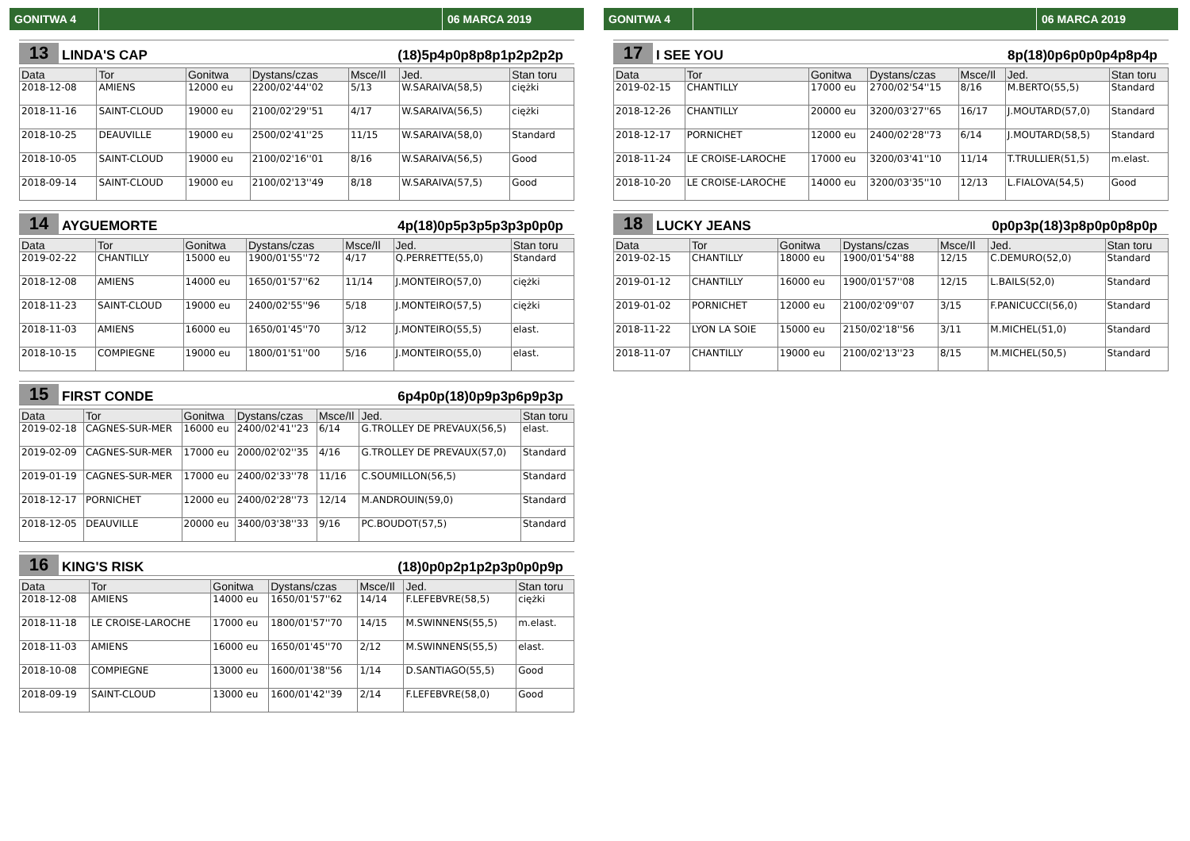GONITWA 4 06 MARCA 2019
13 LINDA'S CAP (18)5p4p0p8p8p1p2p2p2p
| Data | Tor | Gonitwa | Dystans/czas | Msce/Il | Jed. | Stan toru |
| --- | --- | --- | --- | --- | --- | --- |
| 2018-12-08 | AMIENS | 12000 eu | 2200/02'44''02 | 5/13 | W.SARAIVA(58,5) | ciężki |
| 2018-11-16 | SAINT-CLOUD | 19000 eu | 2100/02'29''51 | 4/17 | W.SARAIVA(56,5) | ciężki |
| 2018-10-25 | DEAUVILLE | 19000 eu | 2500/02'41''25 | 11/15 | W.SARAIVA(58,0) | Standard |
| 2018-10-05 | SAINT-CLOUD | 19000 eu | 2100/02'16''01 | 8/16 | W.SARAIVA(56,5) | Good |
| 2018-09-14 | SAINT-CLOUD | 19000 eu | 2100/02'13''49 | 8/18 | W.SARAIVA(57,5) | Good |
14 AYGUEMORTE 4p(18)0p5p3p5p3p3p0p0p
| Data | Tor | Gonitwa | Dystans/czas | Msce/Il | Jed. | Stan toru |
| --- | --- | --- | --- | --- | --- | --- |
| 2019-02-22 | CHANTILLY | 15000 eu | 1900/01'55''72 | 4/17 | Q.PERRETTE(55,0) | Standard |
| 2018-12-08 | AMIENS | 14000 eu | 1650/01'57''62 | 11/14 | J.MONTEIRO(57,0) | ciężki |
| 2018-11-23 | SAINT-CLOUD | 19000 eu | 2400/02'55''96 | 5/18 | J.MONTEIRO(57,5) | ciężki |
| 2018-11-03 | AMIENS | 16000 eu | 1650/01'45''70 | 3/12 | J.MONTEIRO(55,5) | elast. |
| 2018-10-15 | COMPIEGNE | 19000 eu | 1800/01'51''00 | 5/16 | J.MONTEIRO(55,0) | elast. |
15 FIRST CONDE 6p4p0p(18)0p9p3p6p9p3p
| Data | Tor | Gonitwa | Dystans/czas | Msce/Il | Jed. | Stan toru |
| --- | --- | --- | --- | --- | --- | --- |
| 2019-02-18 | CAGNES-SUR-MER | 16000 eu | 2400/02'41''23 | 6/14 | G.TROLLEY DE PREVAUX(56,5) | elast. |
| 2019-02-09 | CAGNES-SUR-MER | 17000 eu | 2000/02'02''35 | 4/16 | G.TROLLEY DE PREVAUX(57,0) | Standard |
| 2019-01-19 | CAGNES-SUR-MER | 17000 eu | 2400/02'33''78 | 11/16 | C.SOUMILLON(56,5) | Standard |
| 2018-12-17 | PORNICHET | 12000 eu | 2400/02'28''73 | 12/14 | M.ANDROUIN(59,0) | Standard |
| 2018-12-05 | DEAUVILLE | 20000 eu | 3400/03'38''33 | 9/16 | PC.BOUDOT(57,5) | Standard |
16 KING'S RISK (18)0p0p2p1p2p3p0p0p9p
| Data | Tor | Gonitwa | Dystans/czas | Msce/Il | Jed. | Stan toru |
| --- | --- | --- | --- | --- | --- | --- |
| 2018-12-08 | AMIENS | 14000 eu | 1650/01'57''62 | 14/14 | F.LEFEBVRE(58,5) | ciężki |
| 2018-11-18 | LE CROISE-LAROCHE | 17000 eu | 1800/01'57''70 | 14/15 | M.SWINNENS(55,5) | m.elast. |
| 2018-11-03 | AMIENS | 16000 eu | 1650/01'45''70 | 2/12 | M.SWINNENS(55,5) | elast. |
| 2018-10-08 | COMPIEGNE | 13000 eu | 1600/01'38''56 | 1/14 | D.SANTIAGO(55,5) | Good |
| 2018-09-19 | SAINT-CLOUD | 13000 eu | 1600/01'42''39 | 2/14 | F.LEFEBVRE(58,0) | Good |
GONITWA 4 06 MARCA 2019
17 I SEE YOU 8p(18)0p6p0p0p4p8p4p
| Data | Tor | Gonitwa | Dystans/czas | Msce/Il | Jed. | Stan toru |
| --- | --- | --- | --- | --- | --- | --- |
| 2019-02-15 | CHANTILLY | 17000 eu | 2700/02'54''15 | 8/16 | M.BERTO(55,5) | Standard |
| 2018-12-26 | CHANTILLY | 20000 eu | 3200/03'27''65 | 16/17 | J.MOUTARD(57,0) | Standard |
| 2018-12-17 | PORNICHET | 12000 eu | 2400/02'28''73 | 6/14 | J.MOUTARD(58,5) | Standard |
| 2018-11-24 | LE CROISE-LAROCHE | 17000 eu | 3200/03'41''10 | 11/14 | T.TRULLIER(51,5) | m.elast. |
| 2018-10-20 | LE CROISE-LAROCHE | 14000 eu | 3200/03'35''10 | 12/13 | L.FIALOVA(54,5) | Good |
18 LUCKY JEANS 0p0p3p(18)3p8p0p0p8p0p
| Data | Tor | Gonitwa | Dystans/czas | Msce/Il | Jed. | Stan toru |
| --- | --- | --- | --- | --- | --- | --- |
| 2019-02-15 | CHANTILLY | 18000 eu | 1900/01'54''88 | 12/15 | C.DEMURO(52,0) | Standard |
| 2019-01-12 | CHANTILLY | 16000 eu | 1900/01'57''08 | 12/15 | L.BAILS(52,0) | Standard |
| 2019-01-02 | PORNICHET | 12000 eu | 2100/02'09''07 | 3/15 | F.PANICUCCI(56,0) | Standard |
| 2018-11-22 | LYON LA SOIE | 15000 eu | 2150/02'18''56 | 3/11 | M.MICHEL(51,0) | Standard |
| 2018-11-07 | CHANTILLY | 19000 eu | 2100/02'13''23 | 8/15 | M.MICHEL(50,5) | Standard |